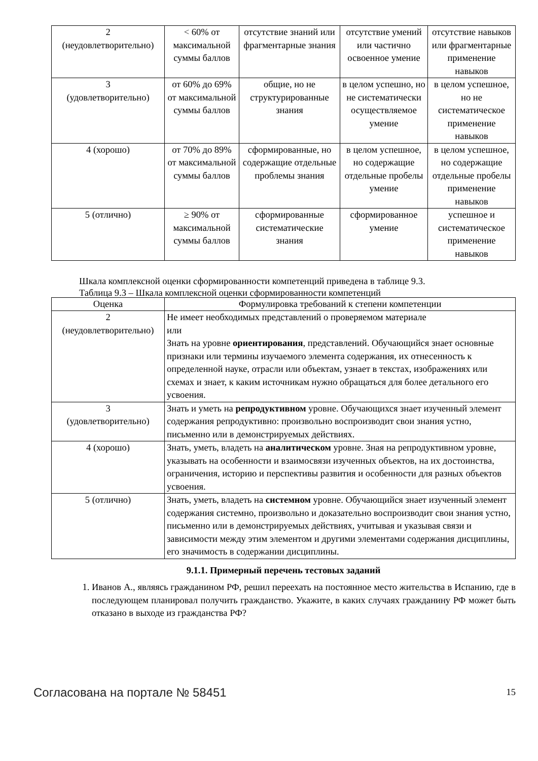| 2 (неудовлетворительно) | < 60% от максимальной суммы баллов | отсутствие знаний или фрагментарные знания | отсутствие умений или частично освоенное умение | отсутствие навыков или фрагментарные применение навыков |
| 3 (удовлетворительно) | от 60% до 69% от максимальной суммы баллов | общие, но не структурированные знания | в целом успешно, но не систематически осуществляемое умение | в целом успешное, но не систематическое применение навыков |
| 4 (хорошо) | от 70% до 89% от максимальной суммы баллов | сформированные, но содержащие отдельные проблемы знания | в целом успешное, но содержащие отдельные пробелы умение | в целом успешное, но содержащие отдельные пробелы применение навыков |
| 5 (отлично) | ≥ 90% от максимальной суммы баллов | сформированные систематические знания | сформированное умение | успешное и систематическое применение навыков |
Шкала комплексной оценки сформированности компетенций приведена в таблице 9.3.
Таблица 9.3 – Шкала комплексной оценки сформированности компетенций
| Оценка | Формулировка требований к степени компетенции |
| --- | --- |
| 2 (неудовлетворительно) | Не имеет необходимых представлений о проверяемом материале или Знать на уровне ориентирования , представлений. Обучающийся знает основные признаки или термины изучаемого элемента содержания, их отнесенность к определенной науке, отрасли или объектам, узнает в текстах, изображениях или схемах и знает, к каким источникам нужно обращаться для более детального его усвоения. |
| 3 (удовлетворительно) | Знать и уметь на репродуктивном уровне. Обучающихся знает изученный элемент содержания репродуктивно: произвольно воспроизводит свои знания устно, письменно или в демонстрируемых действиях. |
| 4 (хорошо) | Знать, уметь, владеть на аналитическом уровне. Зная на репродуктивном уровне, указывать на особенности и взаимосвязи изученных объектов, на их достоинства, ограничения, историю и перспективы развития и особенности для разных объектов усвоения. |
| 5 (отлично) | Знать, уметь, владеть на системном уровне. Обучающийся знает изученный элемент содержания системно, произвольно и доказательно воспроизводит свои знания устно, письменно или в демонстрируемых действиях, учитывая и указывая связи и зависимости между этим элементом и другими элементами содержания дисциплины, его значимость в содержании дисциплины. |
9.1.1. Примерный перечень тестовых заданий
1. Иванов А., являясь гражданином РФ, решил переехать на постоянное место жительства в Испанию, где в последующем планировал получить гражданство. Укажите, в каких случаях гражданину РФ может быть отказано в выходе из гражданства РФ?
Согласована на портале № 58451 15